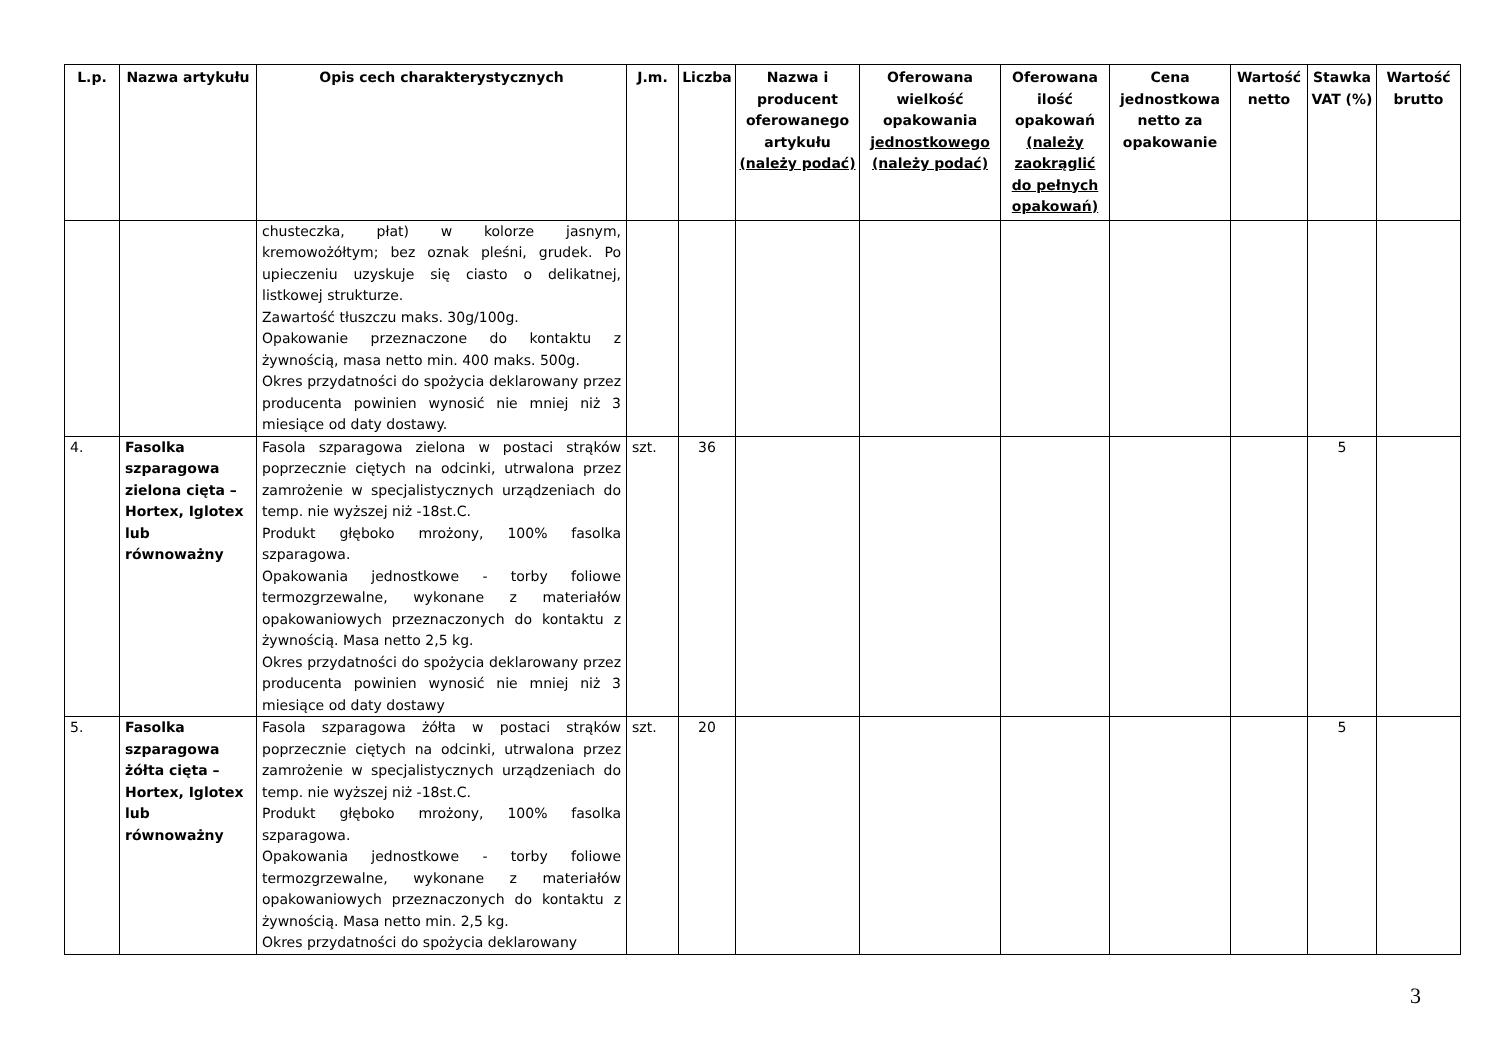| L.p. | Nazwa artykułu | Opis cech charakterystycznych | J.m. | Liczba | Nazwa i producent oferowanego artykułu (należy podać) | Oferowana wielkość opakowania jednostkowego (należy podać) | Oferowana ilość opakowań (należy zaokrąglić do pełnych opakowań) | Cena jednostkowa netto za opakowanie | Wartość netto | Stawka VAT (%) | Wartość brutto |
| --- | --- | --- | --- | --- | --- | --- | --- | --- | --- | --- | --- |
| | | chusteczka, płat) w kolorze jasnym, kremowożółtym; bez oznak pleśni, grudek. Po upieczeniu uzyskuje się ciasto o delikatnej, listkowej strukturze. Zawartość tłuszczu maks. 30g/100g. Opakowanie przeznaczone do kontaktu z żywnością, masa netto min. 400 maks. 500g. Okres przydatności do spożycia deklarowany przez producenta powinien wynosić nie mniej niż 3 miesiące od daty dostawy. | | | | | | | | | |
| 4. | Fasolka szparagowa zielona cięta – Hortex, Iglotex lub równoważny | Fasola szparagowa zielona w postaci strąków poprzecznie ciętych na odcinki, utrwalona przez zamrożenie w specjalistycznych urządzeniach do temp. nie wyższej niż -18st.C. Produkt głęboko mrożony, 100% fasolka szparagowa. Opakowania jednostkowe - torby foliowe termozgrzewalne, wykonane z materiałów opakowaniowych przeznaczonych do kontaktu z żywnością. Masa netto 2,5 kg. Okres przydatności do spożycia deklarowany przez producenta powinien wynosić nie mniej niż 3 miesiące od daty dostawy | szt. | 36 | | | | | | 5 | |
| 5. | Fasolka szparagowa żółta cięta – Hortex, Iglotex lub równoważny | Fasola szparagowa żółta w postaci strąków poprzecznie ciętych na odcinki, utrwalona przez zamrożenie w specjalistycznych urządzeniach do temp. nie wyższej niż -18st.C. Produkt głęboko mrożony, 100% fasolka szparagowa. Opakowania jednostkowe - torby foliowe termozgrzewalne, wykonane z materiałów opakowaniowych przeznaczonych do kontaktu z żywnością. Masa netto min. 2,5 kg. Okres przydatności do spożycia deklarowany | szt. | 20 | | | | | | 5 | |
3